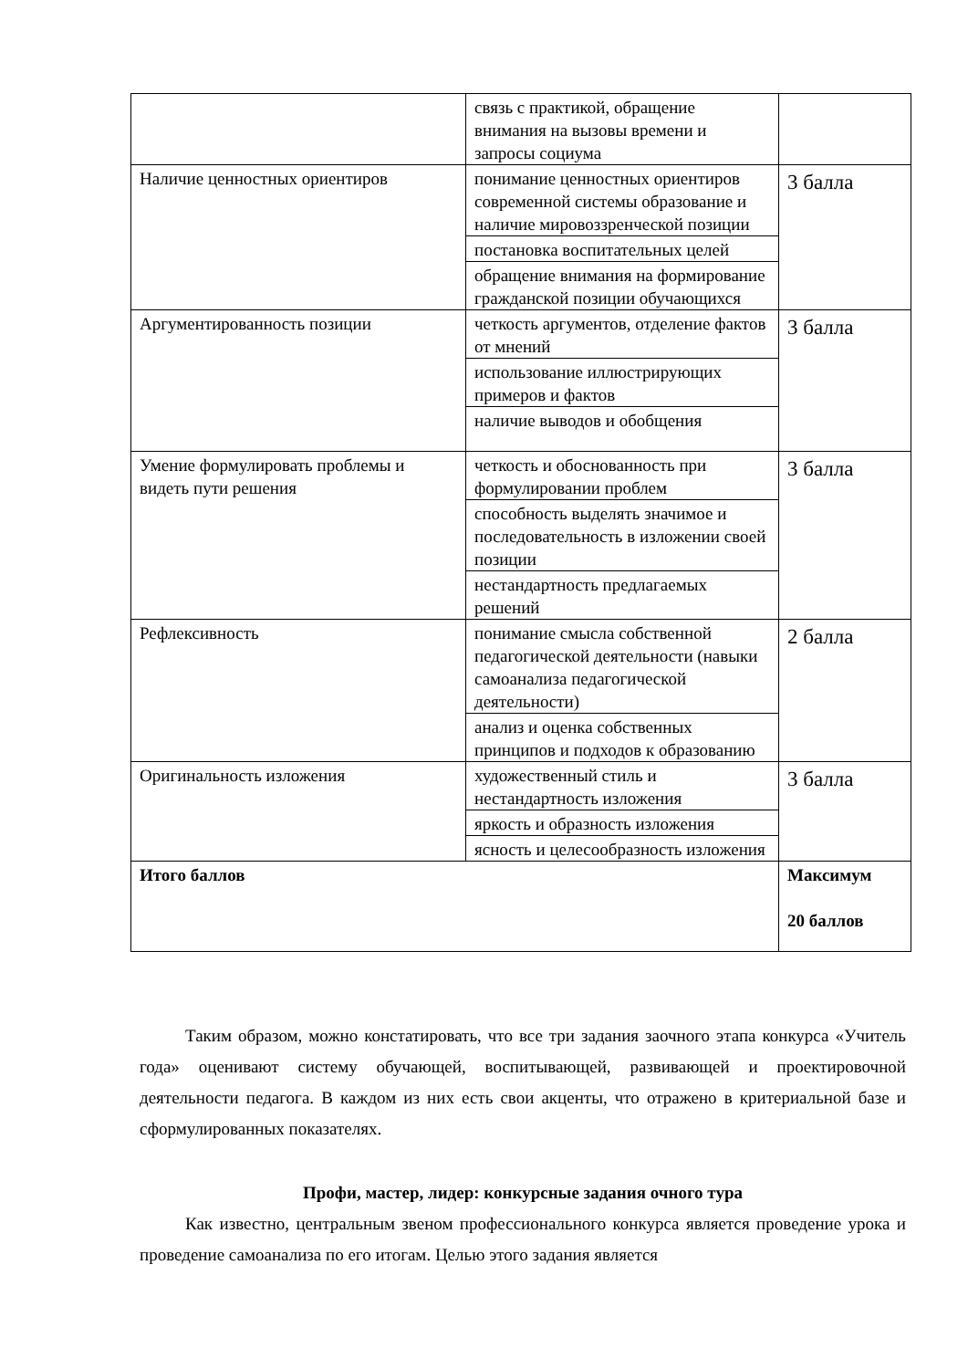| | связь с практикой, обращение внимания на вызовы времени и запросы социума | |
| Наличие ценностных ориентиров | понимание ценностных ориентиров современной системы образование и наличие мировоззренческой позиции | 3 балла |
| | постановка воспитательных целей | |
| | обращение внимания на формирование гражданской позиции обучающихся | |
| Аргументированность позиции | четкость аргументов, отделение фактов от мнений | 3 балла |
| | использование иллюстрирующих примеров и фактов | |
| | наличие выводов и обобщения | |
| Умение формулировать проблемы и видеть пути решения | четкость и обоснованность при формулировании проблем | 3 балла |
| | способность выделять значимое и последовательность в изложении своей позиции | |
| | нестандартность предлагаемых решений | |
| Рефлексивность | понимание смысла собственной педагогической деятельности (навыки самоанализа педагогической деятельности) | 2 балла |
| | анализ и оценка собственных принципов и подходов к образованию | |
| Оригинальность изложения | художественный стиль и нестандартность изложения | 3 балла |
| | яркость и образность изложения | |
| | ясность и целесообразность изложения | |
| Итого баллов | | Максимум 20 баллов |
Таким образом, можно констатировать, что все три задания заочного этапа конкурса «Учитель года» оценивают систему обучающей, воспитывающей, развивающей и проектировочной деятельности педагога. В каждом из них есть свои акценты, что отражено в критериальной базе и сформулированных показателях.
Профи, мастер, лидер: конкурсные задания очного тура
Как известно, центральным звеном профессионального конкурса является проведение урока и проведение самоанализа по его итогам. Целью этого задания является